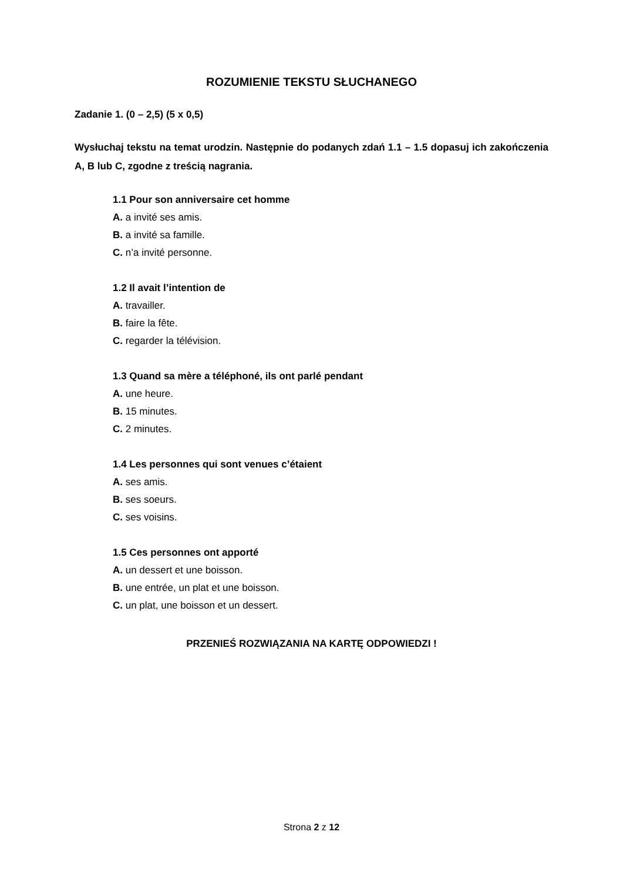ROZUMIENIE TEKSTU SŁUCHANEGO
Zadanie 1. (0 – 2,5) (5 x 0,5)
Wysłuchaj tekstu na temat urodzin. Następnie do podanych zdań 1.1 – 1.5 dopasuj ich zakończenia A, B lub C, zgodne z treścią nagrania.
1.1 Pour son anniversaire cet homme
A. a invité ses amis.
B. a invité sa famille.
C. n’a invité personne.
1.2 Il avait l’intention de
A. travailler.
B. faire la fête.
C. regarder la télévision.
1.3 Quand sa mère a téléphoné, ils ont parlé pendant
A. une heure.
B. 15 minutes.
C. 2 minutes.
1.4 Les personnes qui sont venues c’étaient
A. ses amis.
B. ses soeurs.
C. ses voisins.
1.5 Ces personnes ont apporté
A. un dessert et une boisson.
B. une entrée, un plat et une boisson.
C. un plat, une boisson et un dessert.
PRZENIEŚ ROZWIĄZANIA NA KARTĘ ODPOWIEDZI !
Strona 2 z 12